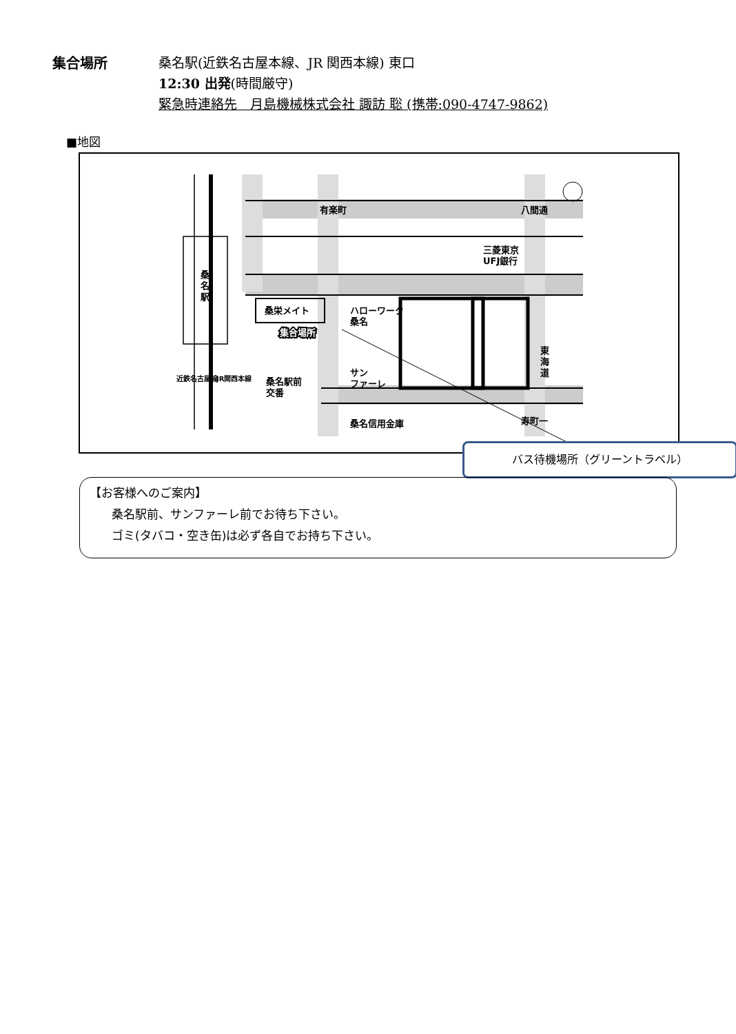集合場所 桑名駅(近鉄名古屋本線、JR 関西本線) 東口
12:30 出発(時間厳守)
緊急時連絡先　月島機械株式会社 諏訪 聡 (携帯:090-4747-9862)
■地図
有楽町
八間通
三菱東京
UFJ銀行
桑栄メイト
ハローワーク
桑名
集合場所
サン
ファーレ
桑名駅前
交番
桑名信用金庫
寿町一
桑
名
駅
東
海
道
近鉄名古屋線
JR関西本線
バス待機場所（グリーントラベル）
【お客様へのご案内】
桑名駅前、サンファーレ前でお待ち下さい。
ゴミ(タバコ・空き缶)は必ず各自でお持ち下さい。